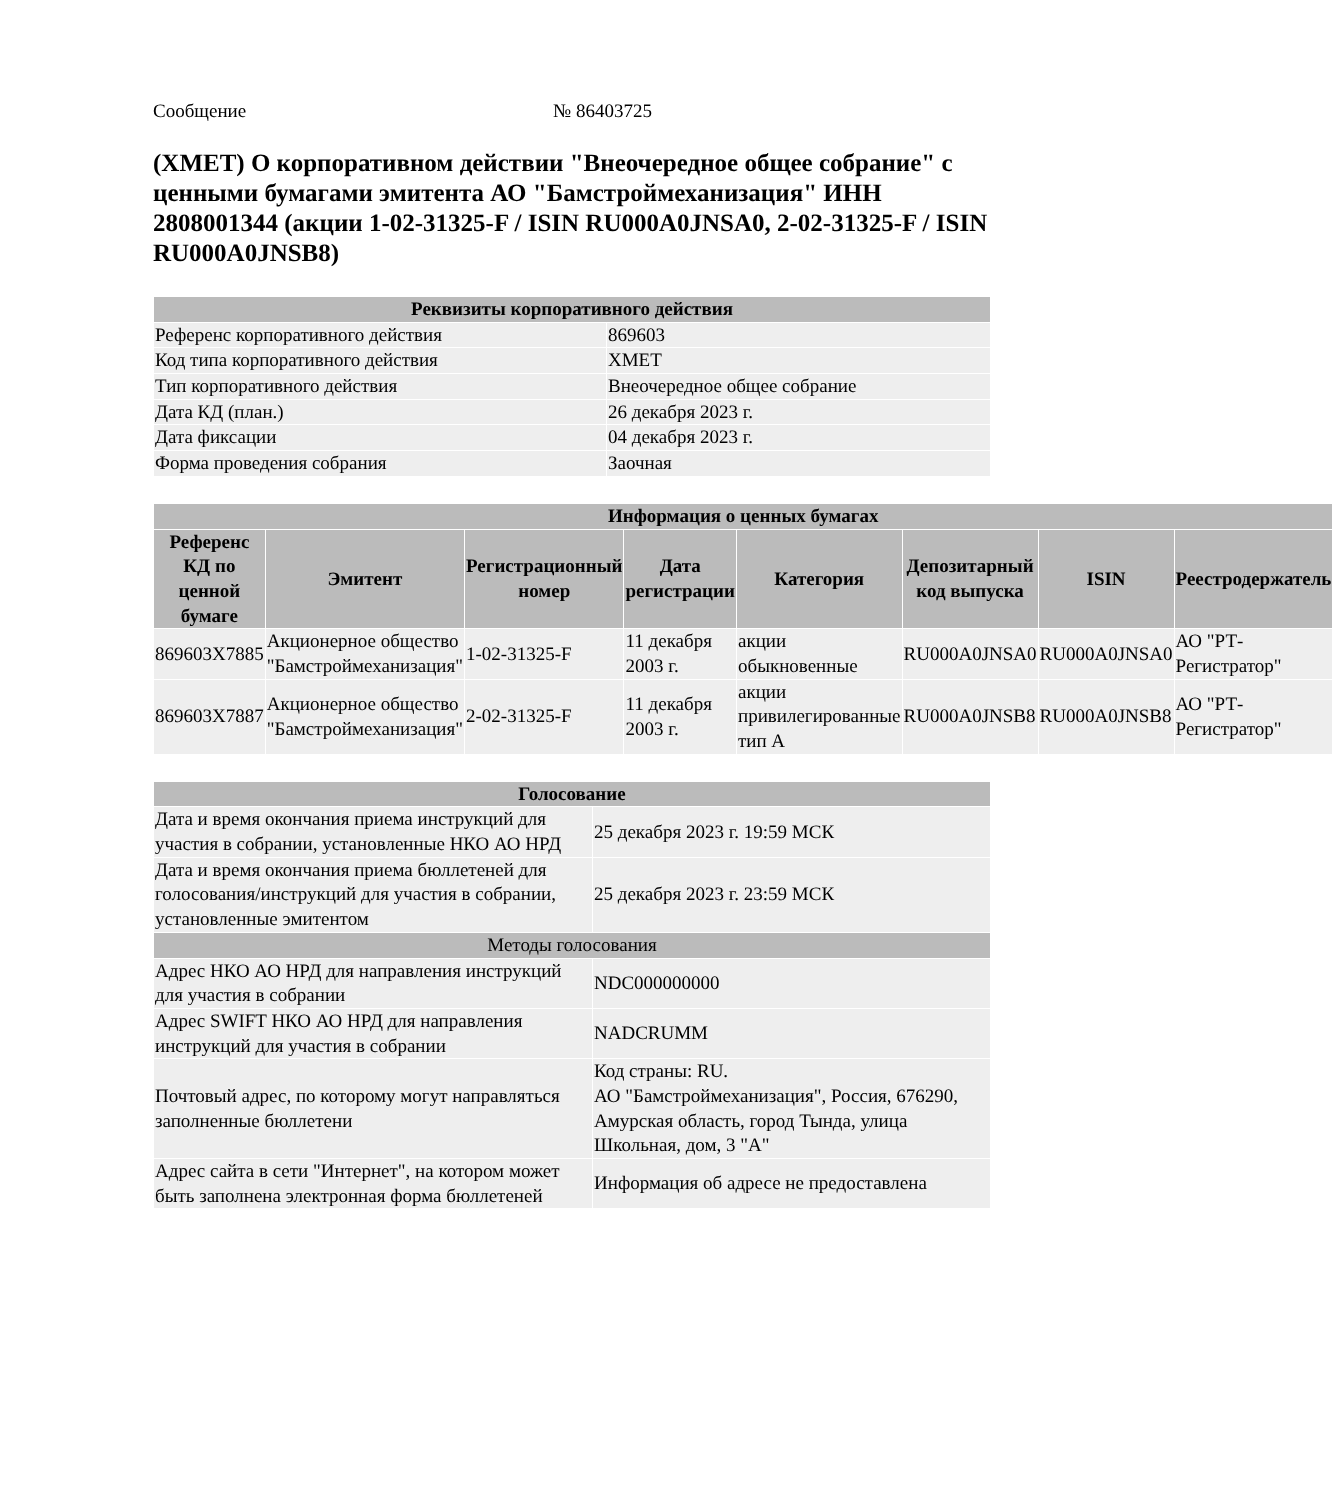Сообщение № 86403725
(XMET) О корпоративном действии "Внеочередное общее собрание" с ценными бумагами эмитента АО "Бамстроймеханизация" ИНН 2808001344 (акции 1-02-31325-F / ISIN RU000A0JNSA0, 2-02-31325-F / ISIN RU000A0JNSB8)
| Реквизиты корпоративного действия | |
| --- | --- |
| Референс корпоративного действия | 869603 |
| Код типа корпоративного действия | XMET |
| Тип корпоративного действия | Внеочередное общее собрание |
| Дата КД (план.) | 26 декабря 2023 г. |
| Дата фиксации | 04 декабря 2023 г. |
| Форма проведения собрания | Заочная |
| Информация о ценных бумагах | | | | | | | |
| --- | --- | --- | --- | --- | --- | --- | --- |
| Референс КД по ценной бумаге | Эмитент | Регистрационный номер | Дата регистрации | Категория | Депозитарный код выпуска | ISIN | Реестродержатель |
| 869603X7885 | Акционерное общество "Бамстроймеханизация" | 1-02-31325-F | 11 декабря 2003 г. | акции обыкновенные | RU000A0JNSA0 | RU000A0JNSA0 | АО "РТ-Регистратор" |
| 869603X7887 | Акционерное общество "Бамстроймеханизация" | 2-02-31325-F | 11 декабря 2003 г. | акции привилегированные тип А | RU000A0JNSB8 | RU000A0JNSB8 | АО "РТ-Регистратор" |
| Голосование | |
| --- | --- |
| Дата и время окончания приема инструкций для участия в собрании, установленные НКО АО НРД | 25 декабря 2023 г. 19:59 МСК |
| Дата и время окончания приема бюллетеней для голосования/инструкций для участия в собрании, установленные эмитентом | 25 декабря 2023 г. 23:59 МСК |
| Методы голосования | |
| Адрес НКО АО НРД для направления инструкций для участия в собрании | NDC000000000 |
| Адрес SWIFT НКО АО НРД для направления инструкций для участия в собрании | NADCRUMM |
| Почтовый адрес, по которому могут направляться заполненные бюллетени | Код страны: RU. АО "Бамстроймеханизация", Россия, 676290, Амурская область, город Тында, улица Школьная, дом, 3 "А" |
| Адрес сайта в сети "Интернет", на котором может быть заполнена электронная форма бюллетеней | Информация об адресе не предоставлена |